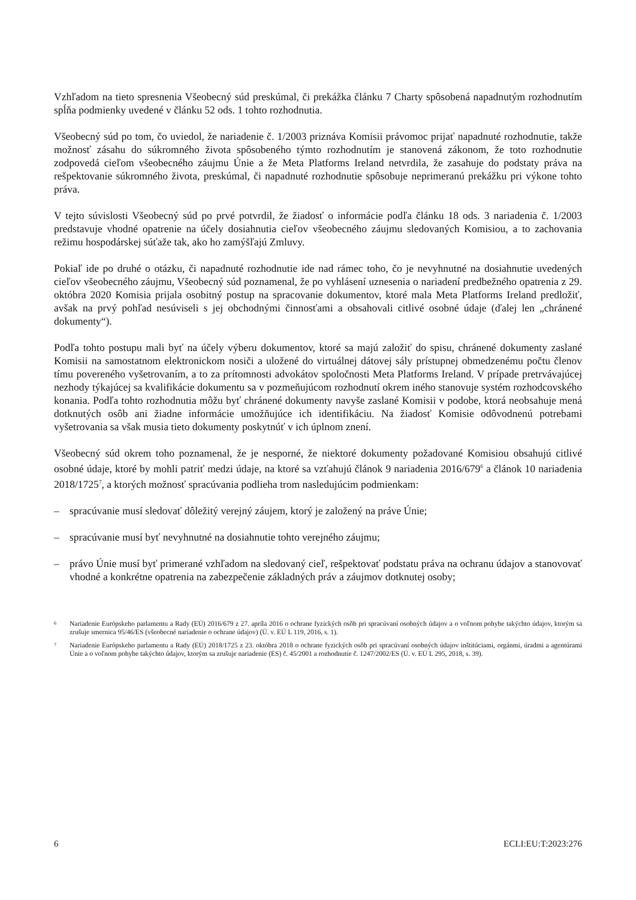Vzhľadom na tieto spresnenia Všeobecný súd preskúmal, či prekážka článku 7 Charty spôsobená napadnutým rozhodnutím spĺňa podmienky uvedené v článku 52 ods. 1 tohto rozhodnutia.
Všeobecný súd po tom, čo uviedol, že nariadenie č. 1/2003 priznáva Komisii právomoc prijať napadnuté rozhodnutie, takže možnosť zásahu do súkromného života spôsobeného týmto rozhodnutím je stanovená zákonom, že toto rozhodnutie zodpovedá cieľom všeobecného záujmu Únie a že Meta Platforms Ireland netvrdila, že zasahuje do podstaty práva na rešpektovanie súkromného života, preskúmal, či napadnuté rozhodnutie spôsobuje neprimeranú prekážku pri výkone tohto práva.
V tejto súvislosti Všeobecný súd po prvé potvrdil, že žiadosť o informácie podľa článku 18 ods. 3 nariadenia č. 1/2003 predstavuje vhodné opatrenie na účely dosiahnutia cieľov všeobecného záujmu sledovaných Komisiou, a to zachovania režimu hospodárskej súťaže tak, ako ho zamýšľajú Zmluvy.
Pokiaľ ide po druhé o otázku, či napadnuté rozhodnutie ide nad rámec toho, čo je nevyhnutné na dosiahnutie uvedených cieľov všeobecného záujmu, Všeobecný súd poznamenal, že po vyhlásení uznesenia o nariadení predbežného opatrenia z 29. októbra 2020 Komisia prijala osobitný postup na spracovanie dokumentov, ktoré mala Meta Platforms Ireland predložiť, avšak na prvý pohľad nesúviseli s jej obchodnými činnosťami a obsahovali citlivé osobné údaje (ďalej len „chránené dokumenty“).
Podľa tohto postupu mali byť na účely výberu dokumentov, ktoré sa majú založiť do spisu, chránené dokumenty zaslané Komisii na samostatnom elektronickom nosiči a uložené do virtuálnej dátovej sály prístupnej obmedzenému počtu členov tímu povereného vyšetrovaním, a to za prítomnosti advokátov spoločnosti Meta Platforms Ireland. V prípade pretrvávajúcej nezhody týkajúcej sa kvalifikácie dokumentu sa v pozmeňujúcom rozhodnutí okrem iného stanovuje systém rozhodcovského konania. Podľa tohto rozhodnutia môžu byť chránené dokumenty navyše zaslané Komisii v podobe, ktorá neobsahuje mená dotknutých osôb ani žiadne informácie umožňujúce ich identifikáciu. Na žiadosť Komisie odôvodnenú potrebami vyšetrovania sa však musia tieto dokumenty poskytnúť v ich úplnom znení.
Všeobecný súd okrem toho poznamenal, že je nesporné, že niektoré dokumenty požadované Komisiou obsahujú citlivé osobné údaje, ktoré by mohli patriť medzi údaje, na ktoré sa vzťahujú článok 9 nariadenia 2016/679<sup>6</sup> a článok 10 nariadenia 2018/1725<sup>7</sup>, a ktorých možnosť spracúvania podlieha trom nasledujúcim podmienkam:
– spracúvanie musí sledovať dôležitý verejný záujem, ktorý je založený na práve Únie;
– spracúvanie musí byť nevyhnutné na dosiahnutie tohto verejného záujmu;
– právo Únie musí byť primerané vzhľadom na sledovaný cieľ, rešpektovať podstatu práva na ochranu údajov a stanovovať vhodné a konkrétne opatrenia na zabezpečenie základných práv a záujmov dotknutej osoby;
<sup>6</sup> Nariadenie Európskeho parlamentu a Rady (EÚ) 2016/679 z 27. apríla 2016 o ochrane fyzických osôb pri spracúvaní osobných údajov a o voľnom pohybe takýchto údajov, ktorým sa zrušuje smernica 95/46/ES (všeobecné nariadenie o ochrane údajov) (Ú. v. EÚ L 119, 2016, s. 1).
<sup>7</sup> Nariadenie Európskeho parlamentu a Rady (EÚ) 2018/1725 z 23. októbra 2018 o ochrane fyzických osôb pri spracúvaní osobných údajov inštitúciami, orgánmi, úradmi a agentúrami Únie a o voľnom pohybe takýchto údajov, ktorým sa zrušuje nariadenie (ES) č. 45/2001 a rozhodnutie č. 1247/2002/ES (Ú. v. EÚ L 295, 2018, s. 39).
6 ECLI:EU:T:2023:276